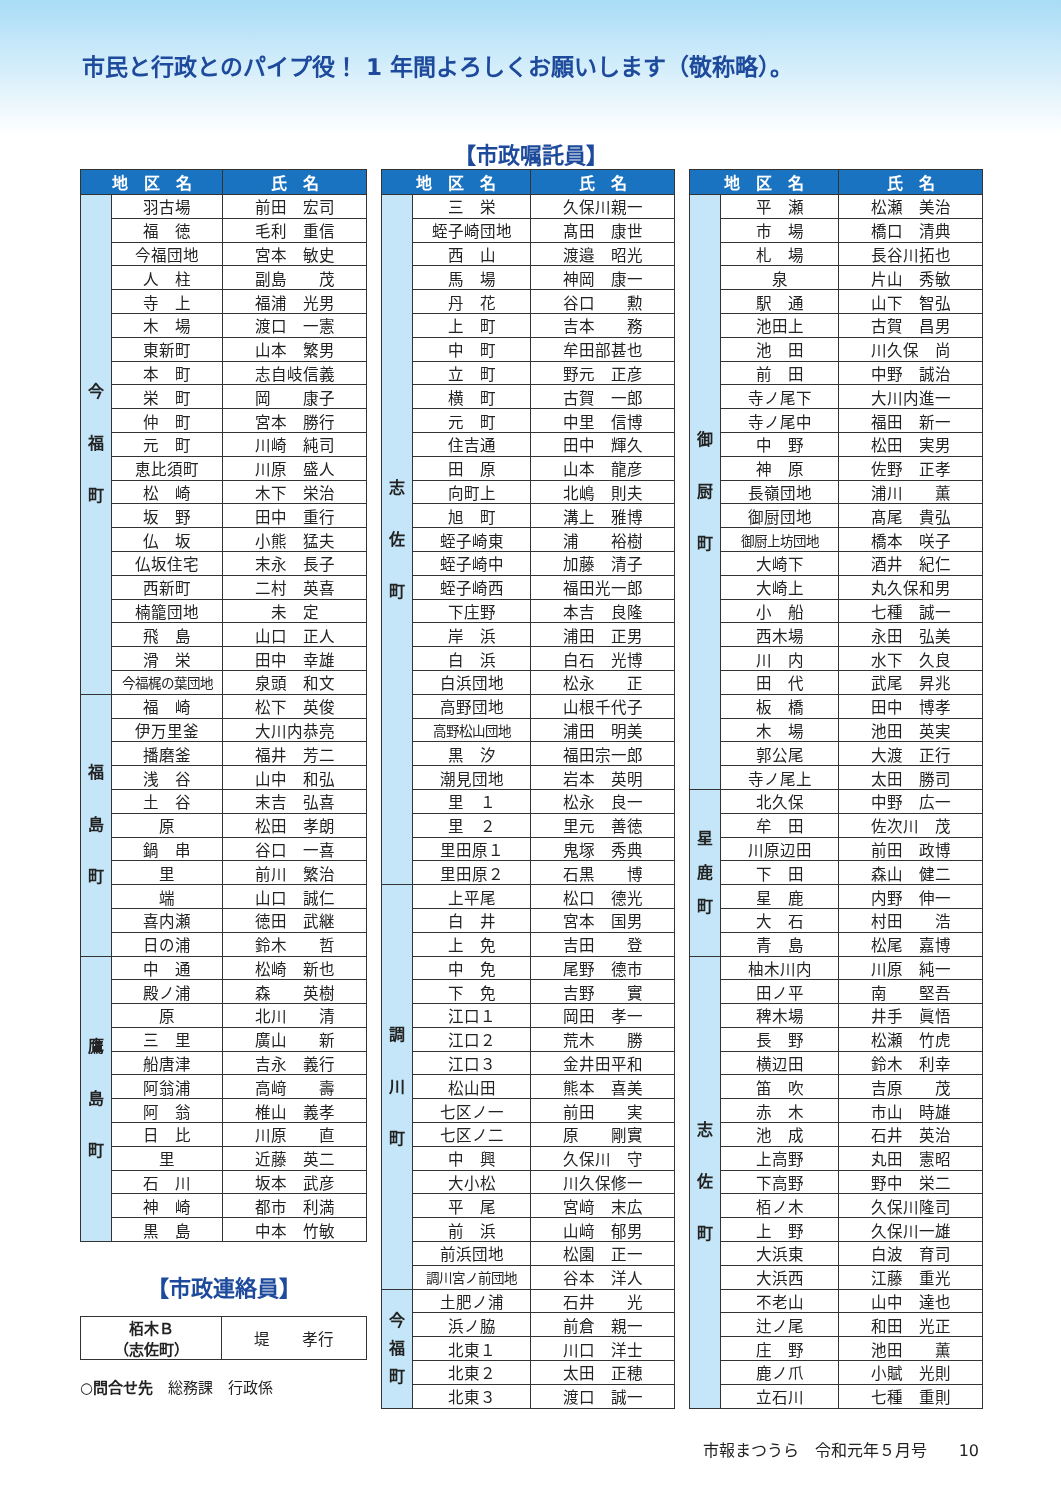市民と行政とのパイプ役！ 1 年間よろしくお願いします（敬称略）。
【市政嘱託員】
| 地 区 名 | | 氏 名 |
| --- | --- | --- |
| 今 福 町 | 羽古場 | 前田 宏司 |
| | 福 徳 | 毛利 重信 |
| | 今福団地 | 宮本 敏史 |
| | 人 柱 | 副島 茂 |
| | 寺 上 | 福浦 光男 |
| | 木 場 | 渡口 一憲 |
| | 東新町 | 山本 繁男 |
| | 本 町 | 志自岐信義 |
| | 栄 町 | 岡 康子 |
| | 仲 町 | 宮本 勝行 |
| | 元 町 | 川崎 純司 |
| | 恵比須町 | 川原 盛人 |
| | 松 崎 | 木下 栄治 |
| | 坂 野 | 田中 重行 |
| | 仏 坂 | 小熊 猛夫 |
| | 仏坂住宅 | 末永 長子 |
| | 西新町 | 二村 英喜 |
| | 楠籠団地 | 未 定 |
| | 飛 島 | 山口 正人 |
| | 滑 栄 | 田中 幸雄 |
| | 今福梶の葉団地 | 泉頭 和文 |
| 福 島 町 | 福 崎 | 松下 英俊 |
| | 伊万里釜 | 大川内恭亮 |
| | 播磨釜 | 福井 芳二 |
| | 浅 谷 | 山中 和弘 |
| | 土 谷 | 末吉 弘喜 |
| | 原 | 松田 孝朗 |
| | 鍋 串 | 谷口 一喜 |
| | 里 | 前川 繁治 |
| | 端 | 山口 誠仁 |
| | 喜内瀬 | 徳田 武継 |
| | 日の浦 | 鈴木 哲 |
| 鷹 島 町 | 中 通 | 松崎 新也 |
| | 殿ノ浦 | 森 英樹 |
| | 原 | 北川 清 |
| | 三 里 | 廣山 新 |
| | 船唐津 | 吉永 義行 |
| | 阿翁浦 | 高﨑 壽 |
| | 阿 翁 | 椎山 義孝 |
| | 日 比 | 川原 直 |
| | 里 | 近藤 英二 |
| | 石 川 | 坂本 武彦 |
| | 神 崎 | 都市 利満 |
| | 黒 島 | 中本 竹敏 |
【市政連絡員】
| 栢木Ｂ （志佐町） | 堤 孝行 |
○問合せ先　総務課　行政係
| 地 区 名 | | 氏 名 |
| --- | --- | --- |
| 志 佐 町 | 三 栄 | 久保川親一 |
| | 蛭子崎団地 | 髙田 康世 |
| | 西 山 | 渡邉 昭光 |
| | 馬 場 | 神岡 康一 |
| | 丹 花 | 谷口 勲 |
| | 上 町 | 吉本 務 |
| | 中 町 | 牟田部甚也 |
| | 立 町 | 野元 正彦 |
| | 横 町 | 古賀 一郎 |
| | 元 町 | 中里 信博 |
| | 住吉通 | 田中 輝久 |
| | 田 原 | 山本 龍彦 |
| | 向町上 | 北嶋 則夫 |
| | 旭 町 | 溝上 雅博 |
| | 蛭子崎東 | 浦 裕樹 |
| | 蛭子崎中 | 加藤 清子 |
| | 蛭子崎西 | 福田光一郎 |
| | 下庄野 | 本吉 良隆 |
| | 岸 浜 | 浦田 正男 |
| | 白 浜 | 白石 光博 |
| | 白浜団地 | 松永 正 |
| | 高野団地 | 山根千代子 |
| | 高野松山団地 | 浦田 明美 |
| | 黒 汐 | 福田宗一郎 |
| | 潮見団地 | 岩本 英明 |
| | 里 １ | 松永 良一 |
| | 里 ２ | 里元 善徳 |
| | 里田原１ | 鬼塚 秀典 |
| | 里田原２ | 石黒 博 |
| 調 川 町 | 上平尾 | 松口 德光 |
| | 白 井 | 宮本 国男 |
| | 上 免 | 吉田 登 |
| | 中 免 | 尾野 德市 |
| | 下 免 | 吉野 實 |
| | 江口１ | 岡田 孝一 |
| | 江口２ | 荒木 勝 |
| | 江口３ | 金井田平和 |
| | 松山田 | 熊本 喜美 |
| | 七区ノ一 | 前田 実 |
| | 七区ノ二 | 原 剛實 |
| | 中 興 | 久保川 守 |
| | 大小松 | 川久保修一 |
| | 平 尾 | 宮﨑 末広 |
| | 前 浜 | 山﨑 郁男 |
| | 前浜団地 | 松園 正一 |
| | 調川宮ノ前団地 | 谷本 洋人 |
| 今 福 町 | 土肥ノ浦 | 石井 光 |
| | 浜ノ脇 | 前倉 親一 |
| | 北東１ | 川口 洋士 |
| | 北東２ | 太田 正穂 |
| | 北東３ | 渡口 誠一 |
| 地 区 名 | | 氏 名 |
| --- | --- | --- |
| 御 厨 町 | 平 瀬 | 松瀬 美治 |
| | 市 場 | 橋口 清典 |
| | 札 場 | 長谷川拓也 |
| | 泉 | 片山 秀敏 |
| | 駅 通 | 山下 智弘 |
| | 池田上 | 古賀 昌男 |
| | 池 田 | 川久保 尚 |
| | 前 田 | 中野 誠治 |
| | 寺ノ尾下 | 大川内進一 |
| | 寺ノ尾中 | 福田 新一 |
| | 中 野 | 松田 実男 |
| | 神 原 | 佐野 正孝 |
| | 長嶺団地 | 浦川 薫 |
| | 御厨団地 | 髙尾 貴弘 |
| | 御厨上坊団地 | 橋本 咲子 |
| | 大崎下 | 酒井 紀仁 |
| | 大崎上 | 丸久保和男 |
| | 小 船 | 七種 誠一 |
| | 西木場 | 永田 弘美 |
| | 川 内 | 水下 久良 |
| | 田 代 | 武尾 昇兆 |
| | 板 橋 | 田中 博孝 |
| | 木 場 | 池田 英実 |
| | 郭公尾 | 大渡 正行 |
| | 寺ノ尾上 | 太田 勝司 |
| 星 鹿 町 | 北久保 | 中野 広一 |
| | 牟 田 | 佐次川 茂 |
| | 川原辺田 | 前田 政博 |
| | 下 田 | 森山 健二 |
| | 星 鹿 | 内野 伸一 |
| | 大 石 | 村田 浩 |
| | 青 島 | 松尾 嘉博 |
| 志 佐 町 | 柚木川内 | 川原 純一 |
| | 田ノ平 | 南 堅吾 |
| | 稗木場 | 井手 眞悟 |
| | 長 野 | 松瀬 竹虎 |
| | 横辺田 | 鈴木 利幸 |
| | 笛 吹 | 吉原 茂 |
| | 赤 木 | 市山 時雄 |
| | 池 成 | 石井 英治 |
| | 上高野 | 丸田 憲昭 |
| | 下高野 | 野中 栄二 |
| | 栢ノ木 | 久保川隆司 |
| | 上 野 | 久保川一雄 |
| | 大浜東 | 白波 育司 |
| | 大浜西 | 江藤 重光 |
| | 不老山 | 山中 達也 |
| | 辻ノ尾 | 和田 光正 |
| | 庄 野 | 池田 薫 |
| | 鹿ノ爪 | 小賦 光則 |
| | 立石川 | 七種 重則 |
市報まつうら　令和元年５月号　　10